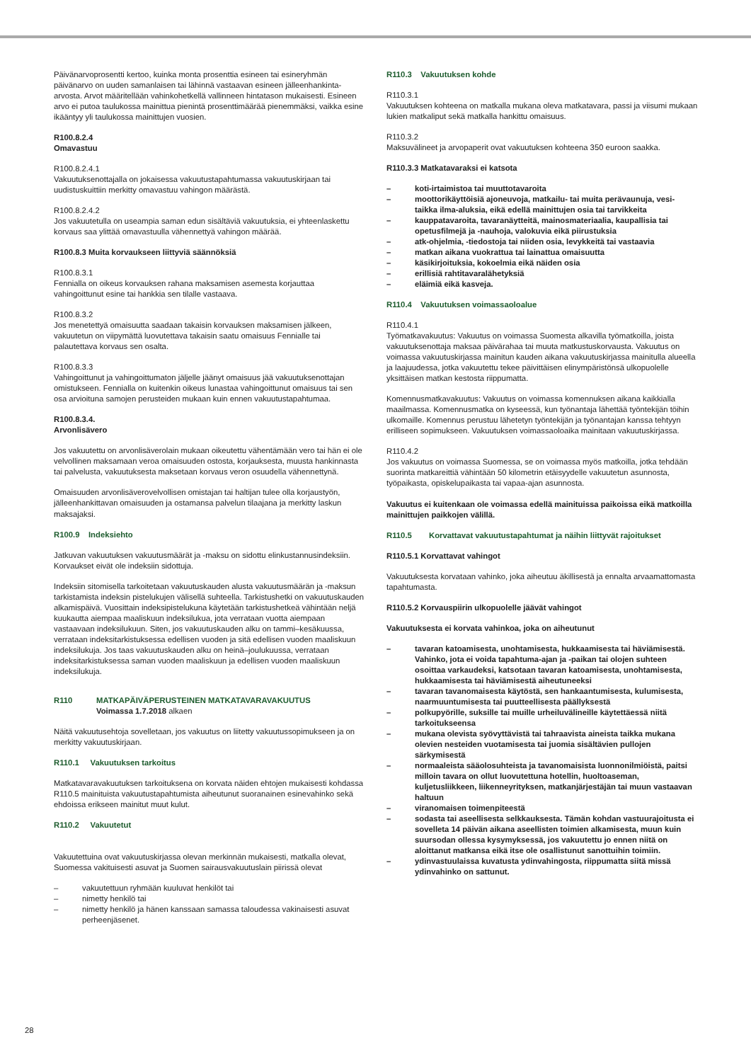Päivänarvoprosentti kertoo, kuinka monta prosenttia esineen tai esineryhmän päivänarvo on uuden samanlaisen tai lähinnä vastaavan esineen jälleenhankinta-arvosta. Arvot määritellään vahinkohetkellä vallinneen hintatason mukaisesti. Esineen arvo ei putoa taulukossa mainittua pienintä prosenttimäärää pienemmäksi, vaikka esine ikääntyy yli taulukossa mainittujen vuosien.
R100.8.2.4
Omavastuu
R100.8.2.4.1
Vakuutuksenottajalla on jokaisessa vakuutustapahtumassa vakuutuskirjaan tai uudistuskuittiin merkitty omavastuu vahingon määrästä.
R100.8.2.4.2
Jos vakuutetulla on useampia saman edun sisältäviä vakuutuksia, ei yhteenlaskettu korvaus saa ylittää omavastuulla vähennettyä vahingon määrää.
R100.8.3 Muita korvaukseen liittyviä säännöksiä
R100.8.3.1
Fennialla on oikeus korvauksen rahana maksamisen asemesta korjauttaa vahingoittunut esine tai hankkia sen tilalle vastaava.
R100.8.3.2
Jos menetettyä omaisuutta saadaan takaisin korvauksen maksamisen jälkeen, vakuutetun on viipymättä luovutettava takaisin saatu omaisuus Fennialle tai palautettava korvaus sen osalta.
R100.8.3.3
Vahingoittunut ja vahingoittumaton jäljelle jäänyt omaisuus jää vakuutuksenottajan omistukseen. Fennialla on kuitenkin oikeus lunastaa vahingoittunut omaisuus tai sen osa arvioituna samojen perusteiden mukaan kuin ennen vakuutustapahtumaa.
R100.8.3.4.
Arvonlisävero
Jos vakuutettu on arvonlisäverolain mukaan oikeutettu vähentämään vero tai hän ei ole velvollinen maksamaan veroa omaisuuden ostosta, korjauksesta, muusta hankinnasta tai palvelusta, vakuutuksesta maksetaan korvaus veron osuudella vähennettynä.
Omaisuuden arvonlisäverovelvollisen omistajan tai haltijan tulee olla korjaustyön, jälleenhankittavan omaisuuden ja ostamansa palvelun tilaajana ja merkitty laskun maksajaksi.
R100.9 Indeksiehto
Jatkuvan vakuutuksen vakuutusmäärät ja -maksu on sidottu elinkustannusindeksiin. Korvaukset eivät ole indeksiin sidottuja.
Indeksiin sitomisella tarkoitetaan vakuutuskauden alusta vakuutusmäärän ja -maksun tarkistamista indeksin pistelukujen välisellä suhteella. Tarkistushetki on vakuutuskauden alkamispäivä. Vuosittain indeksipistelukuna käytetään tarkistushetkeä vähintään neljä kuukautta aiempaa maaliskuun indeksilukua, jota verrataan vuotta aiempaan vastaavaan indeksilukuun. Siten, jos vakuutuskauden alku on tammi–kesäkuussa, verrataan indeksitarkistuksessa edellisen vuoden ja sitä edellisen vuoden maaliskuun indeksilukuja. Jos taas vakuutuskauden alku on heinä–joulukuussa, verrataan indeksitarkistuksessa saman vuoden maaliskuun ja edellisen vuoden maaliskuun indeksilukuja.
R110 MATKAPÄIVÄPERUSTEINEN MATKATAVARAVAKUUTUS
Voimassa 1.7.2018 alkaen
Näitä vakuutusehtoja sovelletaan, jos vakuutus on liitetty vakuutussopimukseen ja on merkitty vakuutuskirjaan.
R110.1 Vakuutuksen tarkoitus
Matkatavaravakuutuksen tarkoituksena on korvata näiden ehtojen mukaisesti kohdassa R110.5 mainituista vakuutustapahtumista aiheutunut suoranainen esinevahinko sekä ehdoissa erikseen mainitut muut kulut.
R110.2 Vakuutetut
Vakuutettuina ovat vakuutuskirjassa olevan merkinnän mukaisesti, matkalla olevat, Suomessa vakituisesti asuvat ja Suomen sairausvakuutuslain piirissä olevat
– vakuutettuun ryhmään kuuluvat henkilöt tai
– nimetty henkilö tai
– nimetty henkilö ja hänen kanssaan samassa taloudessa vakinaisesti asuvat perheenjäsenet.
R110.3 Vakuutuksen kohde
R110.3.1
Vakuutuksen kohteena on matkalla mukana oleva matkatavara, passi ja viisumi mukaan lukien matkaliput sekä matkalla hankittu omaisuus.
R110.3.2
Maksuvälineet ja arvopaperit ovat vakuutuksen kohteena 350 euroon saakka.
R110.3.3 Matkatavaraksi ei katsota
– koti-irtaimistoa tai muuttotavaroita
– moottorikäyttöisiä ajoneuvoja, matkailu- tai muita perävaunuja, vesi- taikka ilma-aluksia, eikä edellä mainittujen osia tai tarvikkeita
– kauppatavaroita, tavaranäytteitä, mainosmateriaalia, kaupallisia tai opetusfilmejä ja -nauhoja, valokuvia eikä piirustuksia
– atk-ohjelmia, -tiedostoja tai niiden osia, levykkeitä tai vastaavia
– matkan aikana vuokrattua tai lainattua omaisuutta
– käsikirjoituksia, kokoelmia eikä näiden osia
– erillisiä rahtitavaralähetyksiä
– eläimiä eikä kasveja.
R110.4 Vakuutuksen voimassaoloalue
R110.4.1
Työmatkavakuutus: Vakuutus on voimassa Suomesta alkavilla työmatkoilla, joista vakuutuksenottaja maksaa päivärahaa tai muuta matkustuskorvausta. Vakuutus on voimassa vakuutuskirjassa mainitun kauden aikana vakuutuskirjassa mainitulla alueella ja laajuudessa, jotka vakuutettu tekee päivittäisen elinympäristönsä ulkopuolelle yksittäisen matkan kestosta riippumatta.
Komennusmatkavakuutus: Vakuutus on voimassa komennuksen aikana kaikkialla maailmassa. Komennusmatka on kyseessä, kun työnantaja lähettää työntekijän töihin ulkomaille. Komennus perustuu lähetetyn työntekijän ja työnantajan kanssa tehtyyn erilliseen sopimukseen. Vakuutuksen voimassaoloaika mainitaan vakuutuskirjassa.
R110.4.2
Jos vakuutus on voimassa Suomessa, se on voimassa myös matkoilla, jotka tehdään suorinta matkareittiä vähintään 50 kilometrin etäisyydelle vakuutetun asunnosta, työpaikasta, opiskelupaikasta tai vapaa-ajan asunnosta.
Vakuutus ei kuitenkaan ole voimassa edellä mainituissa paikoissa eikä matkoilla mainittujen paikkojen välillä.
R110.5 Korvattavat vakuutustapahtumat ja näihin liittyvät rajoitukset
R110.5.1 Korvattavat vahingot
Vakuutuksesta korvataan vahinko, joka aiheutuu äkillisestä ja ennalta arvaamattomasta tapahtumasta.
R110.5.2 Korvauspiirin ulkopuolelle jäävät vahingot
Vakuutuksesta ei korvata vahinkoa, joka on aiheutunut
– tavaran katoamisesta, unohtamisesta, hukkaamisesta tai häviämisestä. Vahinko, jota ei voida tapahtuma-ajan ja -paikan tai olojen suhteen osoittaa varkaudeksi, katsotaan tavaran katoamisesta, unohtamisesta, hukkaamisesta tai häviämisestä aiheutuneeksi
– tavaran tavanomaisesta käytöstä, sen hankaantumisesta, kulumisesta, naarmuuntumisesta tai puutteellisesta päällyksestä
– polkupyörille, suksille tai muille urheiluvälineille käytettäessä niitä tarkoitukseensa
– mukana olevista syövyttävistä tai tahraavista aineista taikka mukana olevien nesteiden vuotamisesta tai juomia sisältävien pullojen särkymisestä
– normaaleista sääolosuhteista ja tavanomaisista luonnonilmiöistä, paitsi milloin tavara on ollut luovutettuna hotellin, huoltoaseman, kuljetusliikkeen, liikenneyrityksen, matkanjärjestäjän tai muun vastaavan haltuun
– viranomaisen toimenpiteestä
– sodasta tai aseellisesta selkkauksesta. Tämän kohdan vastuurajoitusta ei sovelleta 14 päivän aikana aseellisten toimien alkamisesta, muun kuin suursodan ollessa kysymyksessä, jos vakuutettu jo ennen niitä on aloittanut matkansa eikä itse ole osallistunut sanottuihin toimiin.
– ydinvastuulaissa kuvatusta ydinvahingosta, riippumatta siitä missä ydinvahinko on sattunut.
28